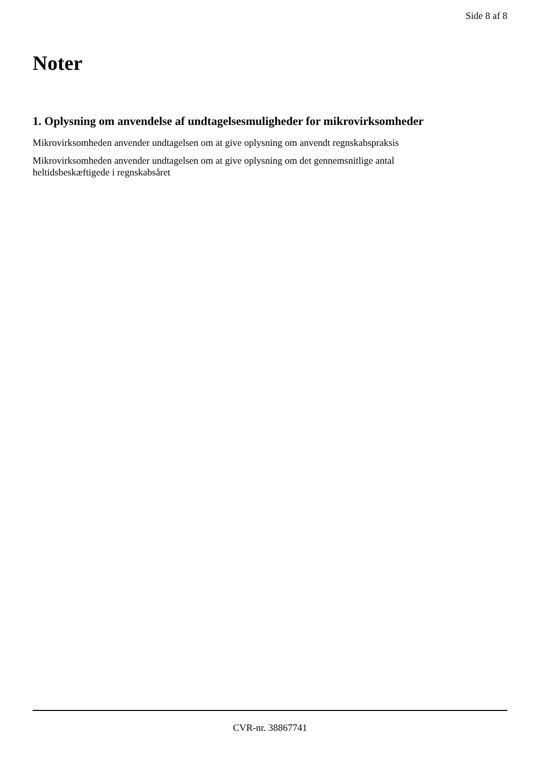Side 8 af 8
Noter
1. Oplysning om anvendelse af undtagelsesmuligheder for mikrovirksomheder
Mikrovirksomheden anvender undtagelsen om at give oplysning om anvendt regnskabspraksis
Mikrovirksomheden anvender undtagelsen om at give oplysning om det gennemsnitlige antal
heltidsbeskæftigede i regnskabsåret
CVR-nr. 38867741